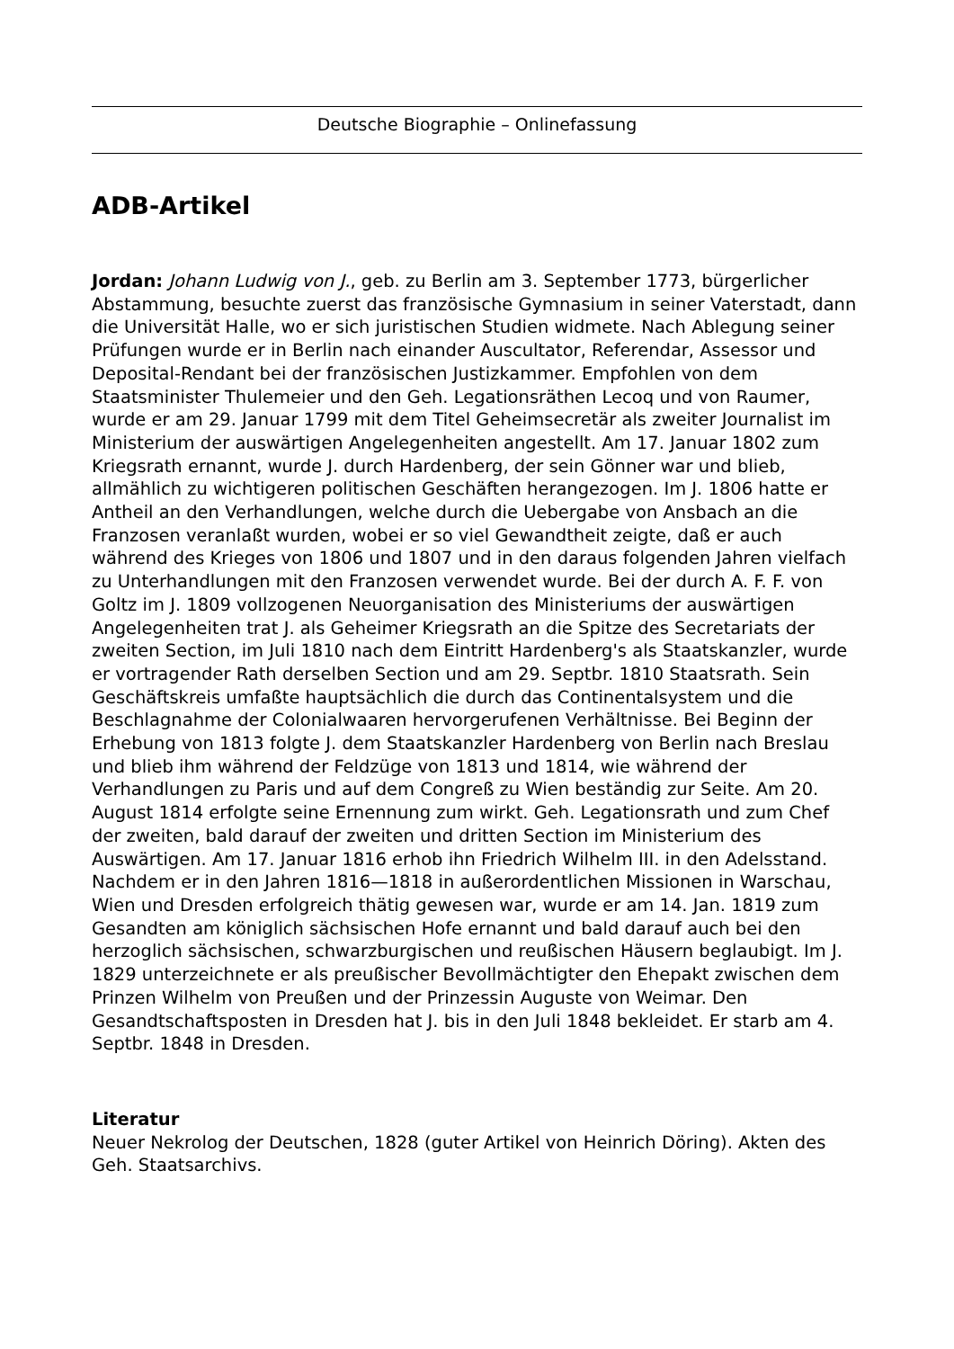Deutsche Biographie – Onlinefassung
ADB-Artikel
Jordan: Johann Ludwig von J., geb. zu Berlin am 3. September 1773, bürgerlicher Abstammung, besuchte zuerst das französische Gymnasium in seiner Vaterstadt, dann die Universität Halle, wo er sich juristischen Studien widmete. Nach Ablegung seiner Prüfungen wurde er in Berlin nach einander Auscultator, Referendar, Assessor und Deposital-Rendant bei der französischen Justizkammer. Empfohlen von dem Staatsminister Thulemeier und den Geh. Legationsräthen Lecoq und von Raumer, wurde er am 29. Januar 1799 mit dem Titel Geheimsecretär als zweiter Journalist im Ministerium der auswärtigen Angelegenheiten angestellt. Am 17. Januar 1802 zum Kriegsrath ernannt, wurde J. durch Hardenberg, der sein Gönner war und blieb, allmählich zu wichtigeren politischen Geschäften herangezogen. Im J. 1806 hatte er Antheil an den Verhandlungen, welche durch die Uebergabe von Ansbach an die Franzosen veranlaßt wurden, wobei er so viel Gewandtheit zeigte, daß er auch während des Krieges von 1806 und 1807 und in den daraus folgenden Jahren vielfach zu Unterhandlungen mit den Franzosen verwendet wurde. Bei der durch A. F. F. von Goltz im J. 1809 vollzogenen Neuorganisation des Ministeriums der auswärtigen Angelegenheiten trat J. als Geheimer Kriegsrath an die Spitze des Secretariats der zweiten Section, im Juli 1810 nach dem Eintritt Hardenberg's als Staatskanzler, wurde er vortragender Rath derselben Section und am 29. Septbr. 1810 Staatsrath. Sein Geschäftskreis umfaßte hauptsächlich die durch das Continentalsystem und die Beschlagnahme der Colonialwaaren hervorgerufenen Verhältnisse. Bei Beginn der Erhebung von 1813 folgte J. dem Staatskanzler Hardenberg von Berlin nach Breslau und blieb ihm während der Feldzüge von 1813 und 1814, wie während der Verhandlungen zu Paris und auf dem Congreß zu Wien beständig zur Seite. Am 20. August 1814 erfolgte seine Ernennung zum wirkt. Geh. Legationsrath und zum Chef der zweiten, bald darauf der zweiten und dritten Section im Ministerium des Auswärtigen. Am 17. Januar 1816 erhob ihn Friedrich Wilhelm III. in den Adelsstand. Nachdem er in den Jahren 1816—1818 in außerordentlichen Missionen in Warschau, Wien und Dresden erfolgreich thätig gewesen war, wurde er am 14. Jan. 1819 zum Gesandten am königlich sächsischen Hofe ernannt und bald darauf auch bei den herzoglich sächsischen, schwarzburgischen und reußischen Häusern beglaubigt. Im J. 1829 unterzeichnete er als preußischer Bevollmächtigter den Ehepakt zwischen dem Prinzen Wilhelm von Preußen und der Prinzessin Auguste von Weimar. Den Gesandtschaftsposten in Dresden hat J. bis in den Juli 1848 bekleidet. Er starb am 4. Septbr. 1848 in Dresden.
Literatur
Neuer Nekrolog der Deutschen, 1828 (guter Artikel von Heinrich Döring). Akten des Geh. Staatsarchivs.